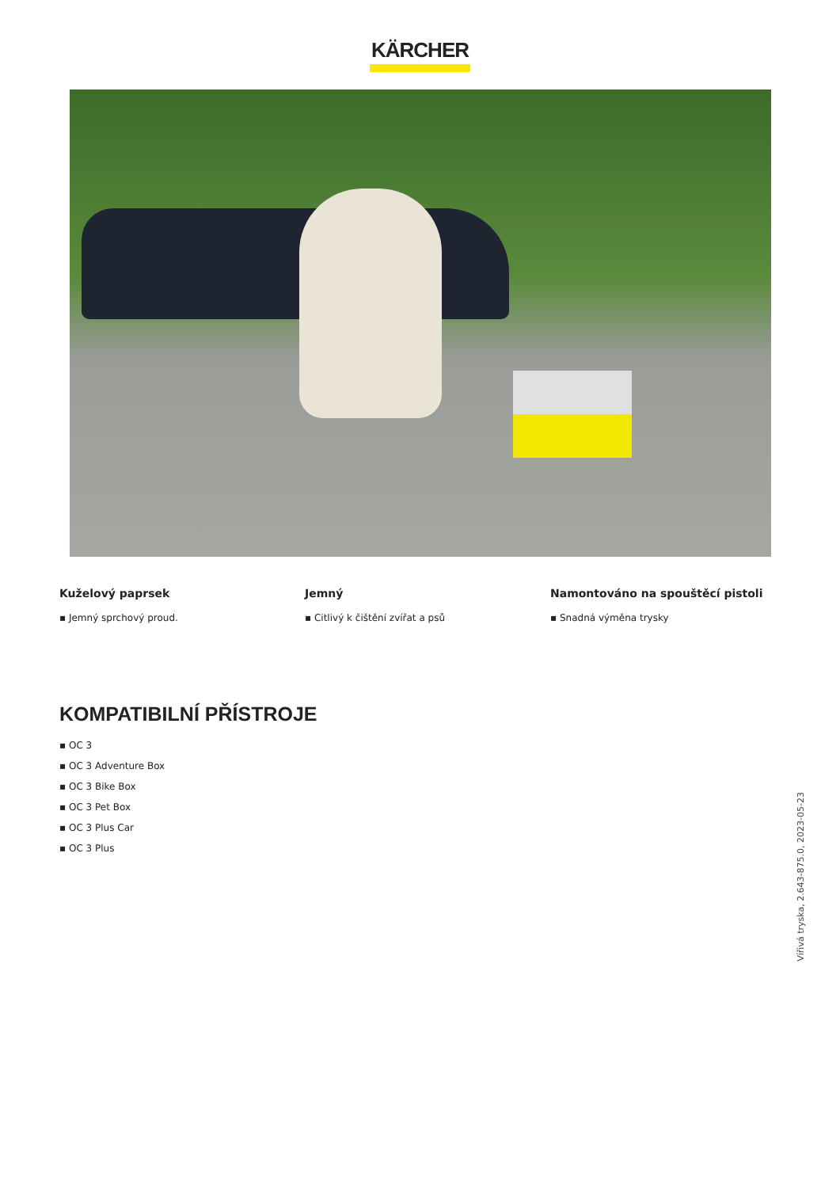KÄRCHER
Kuželový paprsek
▪ Jemný sprchový proud.
Jemný
▪ Citlivý k čištění zvířat a psů
Namontováno na spouštěcí pistoli
▪ Snadná výměna trysky
KOMPATIBILNÍ PŘÍSTROJE
▪ OC 3
▪ OC 3 Adventure Box
▪ OC 3 Bike Box
▪ OC 3 Pet Box
▪ OC 3 Plus Car
▪ OC 3 Plus
Vířivá tryska, 2.643-875.0, 2023-05-23